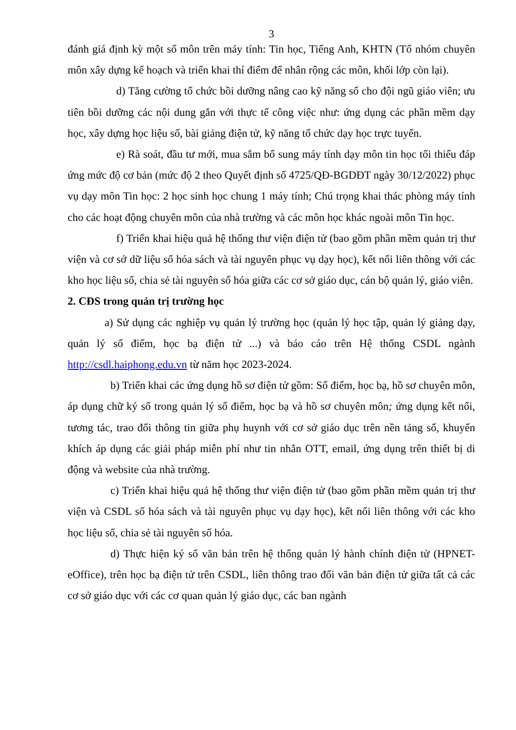3
đánh giá định kỳ một số môn trên máy tính: Tin học, Tiếng Anh, KHTN (Tổ nhóm chuyên môn xây dựng kế hoạch và triển khai thí điểm để nhân rộng các môn, khối lớp còn lại).
d) Tăng cường tổ chức bồi dưỡng nâng cao kỹ năng số cho đội ngũ giáo viên; ưu tiên bồi dưỡng các nội dung gắn với thực tế công việc như: ứng dụng các phần mềm dạy học, xây dựng học liệu số, bài giảng điện tử, kỹ năng tổ chức dạy học trực tuyến.
e) Rà soát, đầu tư mới, mua sắm bổ sung máy tính dạy môn tin học tối thiểu đáp ứng mức độ cơ bản (mức độ 2 theo Quyết định số 4725/QĐ-BGDĐT ngày 30/12/2022) phục vụ dạy môn Tin học: 2 học sinh học chung 1 máy tính; Chú trọng khai thác phòng máy tính cho các hoạt động chuyên môn của nhà trường và các môn học khác ngoài môn Tin học.
f) Triển khai hiệu quả hệ thống thư viện điện tử (bao gồm phần mềm quản trị thư viện và cơ sở dữ liệu số hóa sách và tài nguyên phục vụ dạy học), kết nối liên thông với các kho học liệu số, chia sẻ tài nguyên số hóa giữa các cơ sở giáo dục, cán bộ quản lý, giáo viên.
2. CĐS trong quản trị trường học
a) Sử dụng các nghiệp vụ quản lý trường học (quản lý học tập, quản lý giảng dạy, quản lý sổ điểm, học bạ điện tử ...) và báo cáo trên Hệ thống CSDL ngành http://csdl.haiphong.edu.vn từ năm học 2023-2024.
b) Triển khai các ứng dụng hồ sơ điện tử gồm: Sổ điểm, học bạ, hồ sơ chuyên môn, áp dụng chữ ký số trong quản lý sổ điểm, học bạ và hồ sơ chuyên môn; ứng dụng kết nối, tương tác, trao đổi thông tin giữa phụ huynh với cơ sở giáo dục trên nền tảng số, khuyến khích áp dụng các giải pháp miễn phí như tin nhắn OTT, email, ứng dụng trên thiết bị di động và website của nhà trường.
c) Triển khai hiệu quả hệ thống thư viện điện tử (bao gồm phần mềm quản trị thư viện và CSDL số hóa sách và tài nguyên phục vụ dạy học), kết nối liên thông với các kho học liệu số, chia sẻ tài nguyên số hóa.
d) Thực hiện ký số văn bản trên hệ thống quản lý hành chính điện tử (HPNET-eOffice), trên học bạ điện tử trên CSDL, liên thông trao đổi văn bản điện tử giữa tất cả các cơ sở giáo dục với các cơ quan quản lý giáo dục, các ban ngành